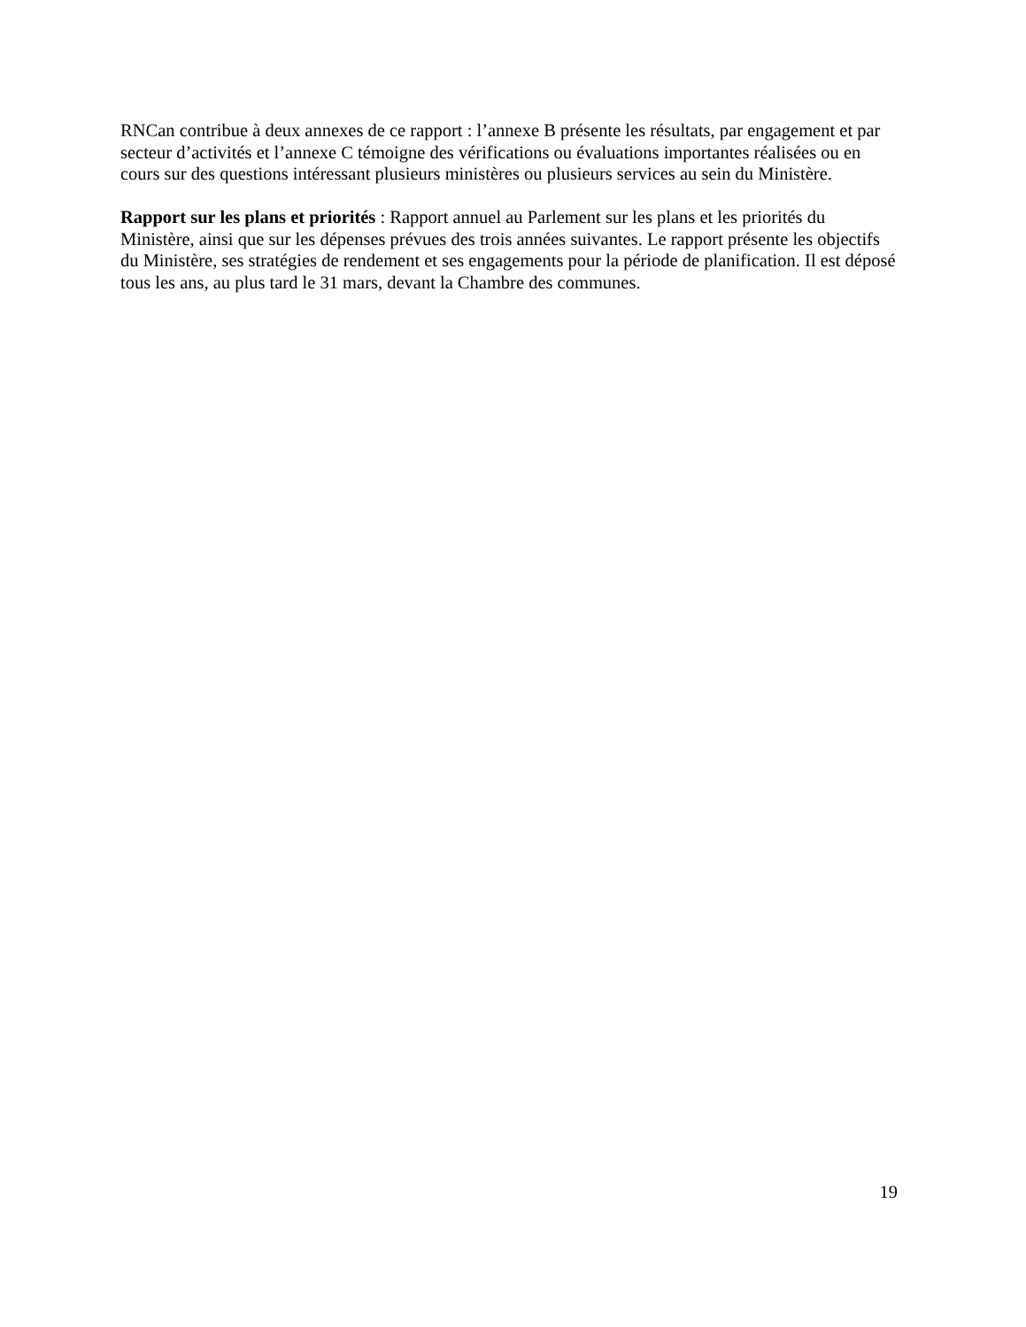RNCan contribue à deux annexes de ce rapport : l’annexe B présente les résultats, par engagement et par secteur d’activités et l’annexe C témoigne des vérifications ou évaluations importantes réalisées ou en cours sur des questions intéressant plusieurs ministères ou plusieurs services au sein du Ministère.
Rapport sur les plans et priorités : Rapport annuel au Parlement sur les plans et les priorités du Ministère, ainsi que sur les dépenses prévues des trois années suivantes. Le rapport présente les objectifs du Ministère, ses stratégies de rendement et ses engagements pour la période de planification. Il est déposé tous les ans, au plus tard le 31 mars, devant la Chambre des communes.
19